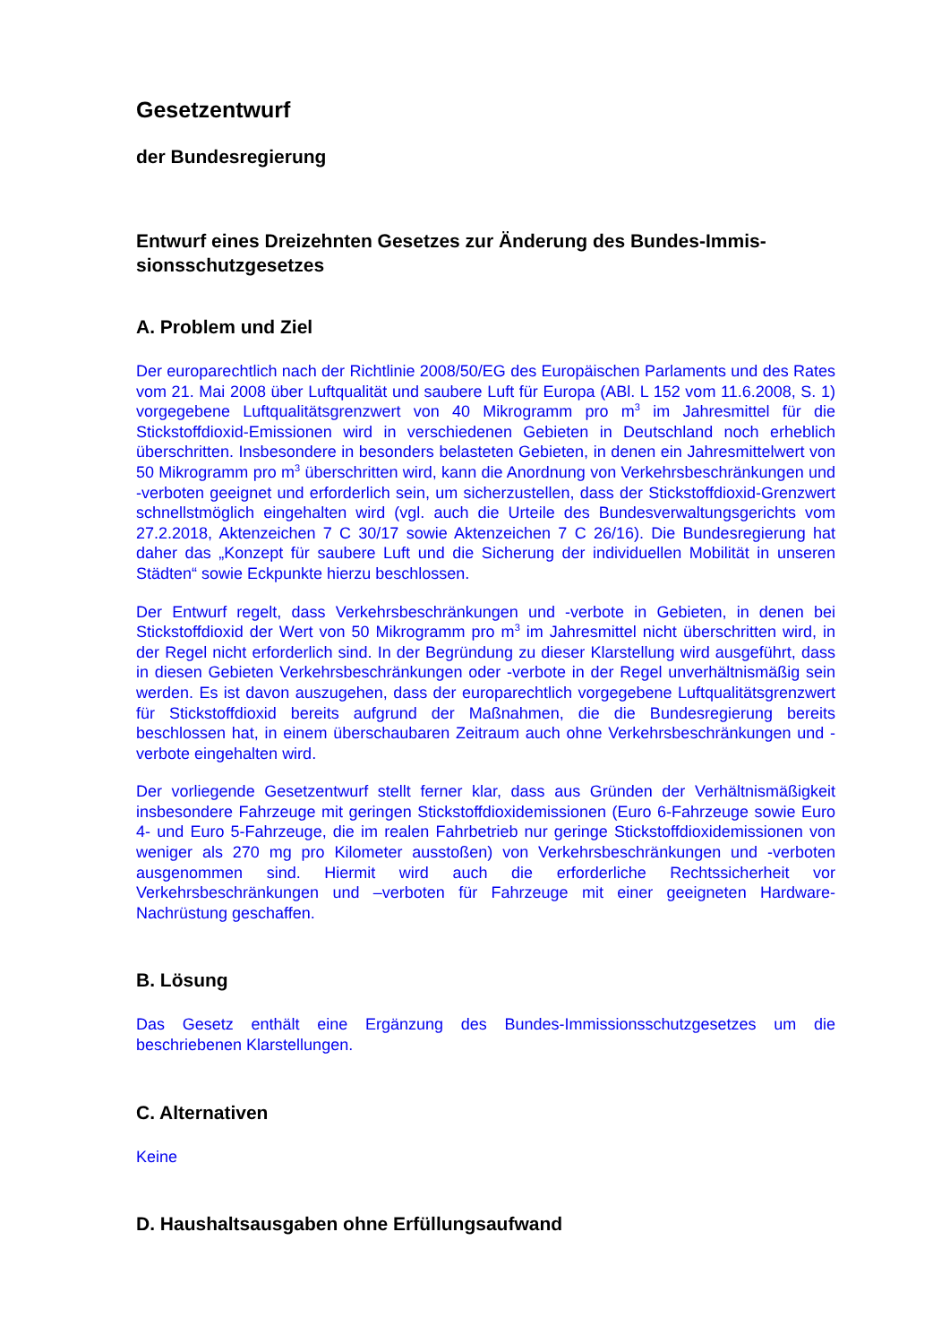Gesetzentwurf
der Bundesregierung
Entwurf eines Dreizehnten Gesetzes zur Änderung des Bundes-Immis-sionsschutzgesetzes
A. Problem und Ziel
Der europarechtlich nach der Richtlinie 2008/50/EG des Europäischen Parlaments und des Rates vom 21. Mai 2008 über Luftqualität und saubere Luft für Europa (ABl. L 152 vom 11.6.2008, S. 1) vorgegebene Luftqualitätsgrenzwert von 40 Mikrogramm pro m<sup>3</sup> im Jahresmittel für die Stickstoffdioxid-Emissionen wird in verschiedenen Gebieten in Deutschland noch erheblich überschritten. Insbesondere in besonders belasteten Gebieten, in denen ein Jahresmittelwert von 50 Mikrogramm pro m<sup>3</sup> überschritten wird, kann die Anordnung von Verkehrsbeschränkungen und -verboten geeignet und erforderlich sein, um sicherzustellen, dass der Stickstoffdioxid-Grenzwert schnellstmöglich eingehalten wird (vgl. auch die Urteile des Bundesverwaltungsgerichts vom 27.2.2018, Aktenzeichen 7 C 30/17 sowie Aktenzeichen 7 C 26/16). Die Bundesregierung hat daher das „Konzept für saubere Luft und die Sicherung der individuellen Mobilität in unseren Städten“ sowie Eckpunkte hierzu beschlossen.
Der Entwurf regelt, dass Verkehrsbeschränkungen und -verbote in Gebieten, in denen bei Stickstoffdioxid der Wert von 50 Mikrogramm pro m<sup>3</sup> im Jahresmittel nicht überschritten wird, in der Regel nicht erforderlich sind. In der Begründung zu dieser Klarstellung wird ausgeführt, dass in diesen Gebieten Verkehrsbeschränkungen oder -verbote in der Regel unverhältnismäßig sein werden. Es ist davon auszugehen, dass der europarechtlich vorgegebene Luftqualitätsgrenzwert für Stickstoffdioxid bereits aufgrund der Maßnahmen, die die Bundesregierung bereits beschlossen hat, in einem überschaubaren Zeitraum auch ohne Verkehrsbeschränkungen und -verbote eingehalten wird.
Der vorliegende Gesetzentwurf stellt ferner klar, dass aus Gründen der Verhältnismäßigkeit insbesondere Fahrzeuge mit geringen Stickstoffdioxidemissionen (Euro 6-Fahrzeuge sowie Euro 4- und Euro 5-Fahrzeuge, die im realen Fahrbetrieb nur geringe Stickstoffdioxidemissionen von weniger als 270 mg pro Kilometer ausstoßen) von Verkehrsbeschränkungen und -verboten ausgenommen sind. Hiermit wird auch die erforderliche Rechtssicherheit vor Verkehrsbeschränkungen und –verboten für Fahrzeuge mit einer geeigneten Hardware-Nachrüstung geschaffen.
B. Lösung
Das Gesetz enthält eine Ergänzung des Bundes-Immissionsschutzgesetzes um die beschriebenen Klarstellungen.
C. Alternativen
Keine
D. Haushaltsausgaben ohne Erfüllungsaufwand